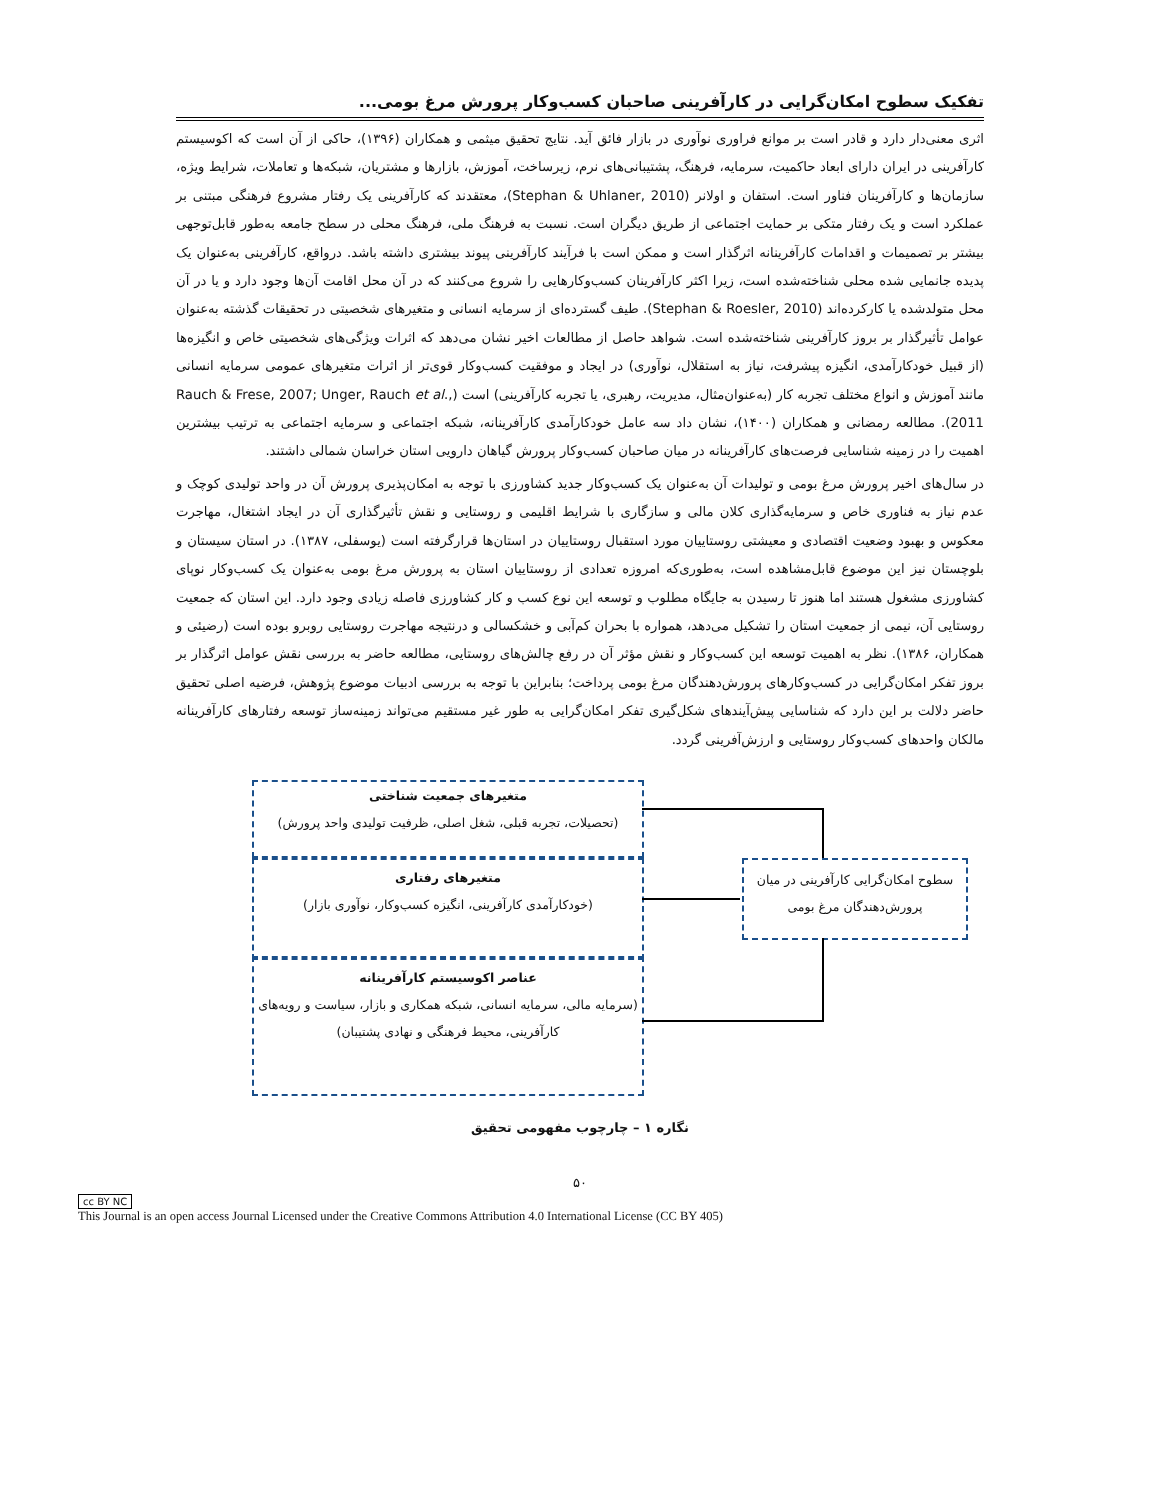تفکیک سطوح امکان‌گرایی در کارآفرینی صاحبان کسب‌وکار پرورش مرغ بومی...
اثری معنی‌دار دارد و قادر است بر موانع فراوری نوآوری در بازار فائق آید. نتایج تحقیق میثمی و همکاران (۱۳۹۶)، حاکی از آن است که اکوسیستم کارآفرینی در ایران دارای ابعاد حاکمیت، سرمایه، فرهنگ، پشتیبانی‌های نرم، زیرساخت، آموزش، بازارها و مشتریان، شبکه‌ها و تعاملات، شرایط ویژه، سازمان‌ها و کارآفرینان فناور است. استفان و اولانر (Stephan & Uhlaner, 2010)، معتقدند که کارآفرینی یک رفتار مشروع فرهنگی مبتنی بر عملکرد است و یک رفتار متکی بر حمایت اجتماعی از طریق دیگران است. نسبت به فرهنگ ملی، فرهنگ محلی در سطح جامعه به‌طور قابل‌توجهی بیشتر بر تصمیمات و اقدامات کارآفرینانه اثرگذار است و ممکن است با فرآیند کارآفرینی پیوند بیشتری داشته باشد. درواقع، کارآفرینی به‌عنوان یک پدیده جانمایی شده محلی شناخته‌شده است، زیرا اکثر کارآفرینان کسب‌وکارهایی را شروع می‌کنند که در آن محل اقامت آن‌ها وجود دارد و یا در آن محل متولدشده یا کارکرده‌اند (Stephan & Roesler, 2010). طیف گسترده‌ای از سرمایه انسانی و متغیرهای شخصیتی در تحقیقات گذشته به‌عنوان عوامل تأثیرگذار بر بروز کارآفرینی شناخته‌شده است. شواهد حاصل از مطالعات اخیر نشان می‌دهد که اثرات ویژگی‌های شخصیتی خاص و انگیزه‌ها (از قبیل خودکارآمدی، انگیزه پیشرفت، نیاز به استقلال، نوآوری) در ایجاد و موفقیت کسب‌وکار قوی‌تر از اثرات متغیرهای عمومی سرمایه انسانی مانند آموزش و انواع مختلف تجربه کار (به‌عنوان‌مثال، مدیریت، رهبری، یا تجربه کارآفرینی) است (Rauch & Frese, 2007; Unger, Rauch et al., 2011). مطالعه رمضانی و همکاران (۱۴۰۰)، نشان داد سه عامل خودکارآمدی کارآفرینانه، شبکه اجتماعی و سرمایه اجتماعی به ترتیب بیشترین اهمیت را در زمینه شناسایی فرصت‌های کارآفرینانه در میان صاحبان کسب‌وکار پرورش گیاهان دارویی استان خراسان شمالی داشتند.
در سال‌های اخیر پرورش مرغ بومی و تولیدات آن به‌عنوان یک کسب‌وکار جدید کشاورزی با توجه به امکان‌پذیری پرورش آن در واحد تولیدی کوچک و عدم نیاز به فناوری خاص و سرمایه‌گذاری کلان مالی و سازگاری با شرایط اقلیمی و روستایی و نقش تأثیرگذاری آن در ایجاد اشتغال، مهاجرت معکوس و بهبود وضعیت اقتصادی و معیشتی روستاییان مورد استقبال روستاییان در استان‌ها قرارگرفته است (یوسفلی، ۱۳۸۷). در استان سیستان و بلوچستان نیز این موضوع قابل‌مشاهده است، به‌طوری‌که امروزه تعدادی از روستاییان استان به پرورش مرغ بومی به‌عنوان یک کسب‌وکار نوپای کشاورزی مشغول هستند اما هنوز تا رسیدن به جایگاه مطلوب و توسعه این نوع کسب و کار کشاورزی فاصله زیادی وجود دارد. این استان که جمعیت روستایی آن، نیمی از جمعیت استان را تشکیل می‌دهد، همواره با بحران کم‌آبی و خشکسالی و درنتیجه مهاجرت روستایی روبرو بوده است (رضیئی و همکاران، ۱۳۸۶). نظر به اهمیت توسعه این کسب‌وکار و نقش مؤثر آن در رفع چالش‌های روستایی، مطالعه حاضر به بررسی نقش عوامل اثرگذار بر بروز تفکر امکان‌گرایی در کسب‌وکارهای پرورش‌دهندگان مرغ بومی پرداخت؛ بنابراین با توجه به بررسی ادبیات موضوع پژوهش، فرضیه اصلی تحقیق حاضر دلالت بر این دارد که شناسایی پیش‌آیندهای شکل‌گیری تفکر امکان‌گرایی به طور غیر مستقیم می‌تواند زمینه‌ساز توسعه رفتارهای کارآفرینانه مالکان واحدهای کسب‌وکار روستایی و ارزش‌آفرینی گردد.
متغیرهای جمعیت شناختی
(تحصیلات، تجربه قبلی، شغل اصلی، ظرفیت تولیدی واحد پرورش)
متغیرهای رفتاری
(خودکارآمدی کارآفرینی، انگیزه کسب‌وکار، نوآوری بازار)
عناصر اکوسیستم کارآفرینانه
(سرمایه مالی، سرمایه انسانی، شبکه همکاری و بازار، سیاست و رویه‌های کارآفرینی، محیط فرهنگی و نهادی پشتیبان)
سطوح امکان‌گرایی کارآفرینی در میان پرورش‌دهندگان مرغ بومی
نگاره ۱ – چارچوب مفهومی تحقیق
۵۰
cc BY NC
This Journal is an open access Journal Licensed under the Creative Commons Attribution 4.0 International License (CC BY 405)